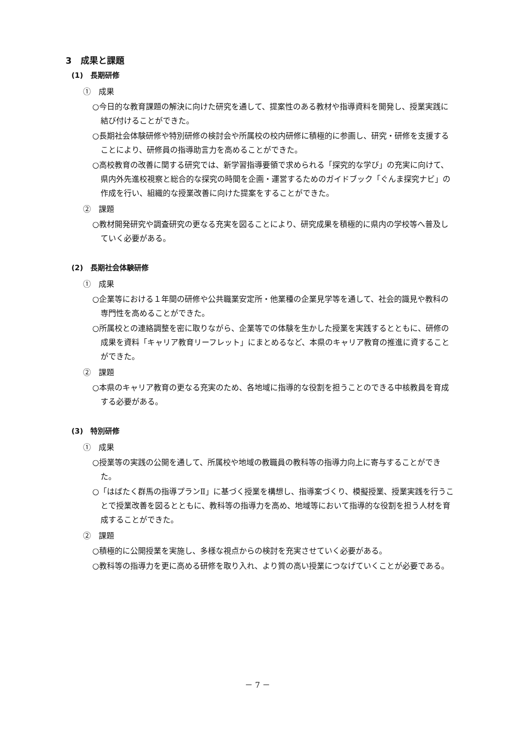3　成果と課題
(1)　長期研修
①　成果
○今日的な教育課題の解決に向けた研究を通して、提案性のある教材や指導資料を開発し、授業実践に結び付けることができた。
○長期社会体験研修や特別研修の検討会や所属校の校内研修に積極的に参画し、研究・研修を支援することにより、研修員の指導助言力を高めることができた。
○高校教育の改善に関する研究では、新学習指導要領で求められる「探究的な学び」の充実に向けて、県内外先進校視察と総合的な探究の時間を企画・運営するためのガイドブック「ぐんま探究ナビ」の作成を行い、組織的な授業改善に向けた提案をすることができた。
②　課題
○教材開発研究や調査研究の更なる充実を図ることにより、研究成果を積極的に県内の学校等へ普及していく必要がある。
(2)　長期社会体験研修
①　成果
○企業等における１年間の研修や公共職業安定所・他業種の企業見学等を通して、社会的識見や教科の専門性を高めることができた。
○所属校との連絡調整を密に取りながら、企業等での体験を生かした授業を実践するとともに、研修の成果を資料「キャリア教育リーフレット」にまとめるなど、本県のキャリア教育の推進に資することができた。
②　課題
○本県のキャリア教育の更なる充実のため、各地域に指導的な役割を担うことのできる中核教員を育成する必要がある。
(3)　特別研修
①　成果
○授業等の実践の公開を通して、所属校や地域の教職員の教科等の指導力向上に寄与することができた。
○「はばたく群馬の指導プランⅡ」に基づく授業を構想し、指導案づくり、模擬授業、授業実践を行うことで授業改善を図るとともに、教科等の指導力を高め、地域等において指導的な役割を担う人材を育成することができた。
②　課題
○積極的に公開授業を実施し、多様な視点からの検討を充実させていく必要がある。
○教科等の指導力を更に高める研修を取り入れ、より質の高い授業につなげていくことが必要である。
－ 7 －